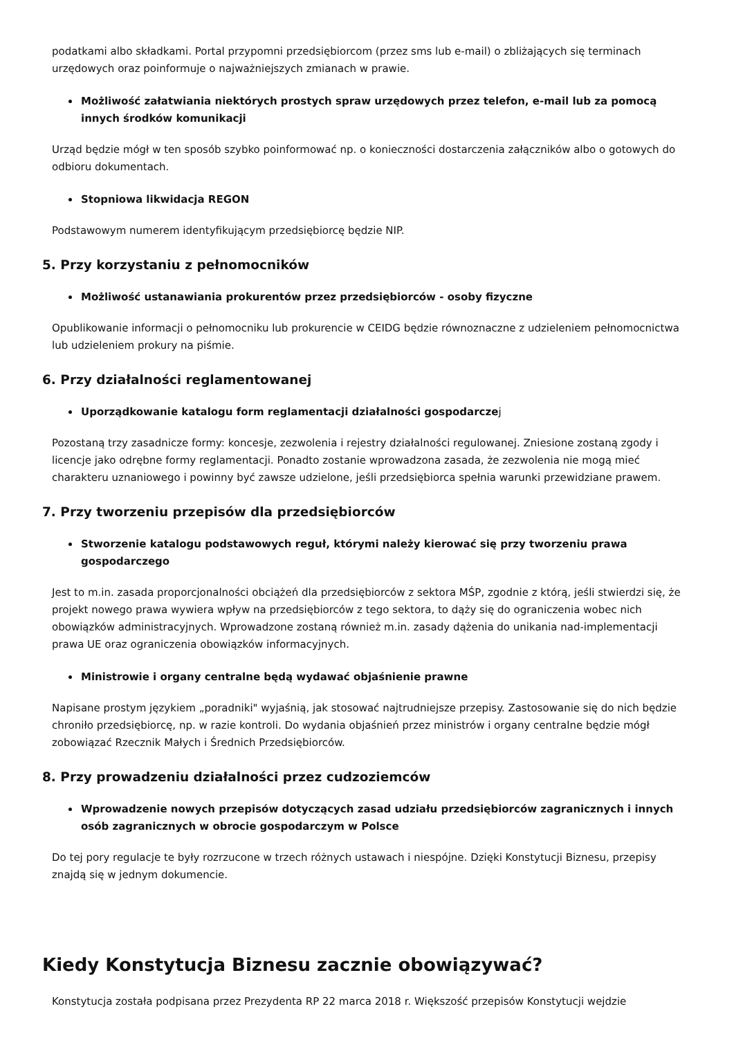podatkami albo składkami. Portal przypomni przedsiębiorcom (przez sms lub e-mail) o zbliżających się terminach urzędowych oraz poinformuje o najważniejszych zmianach w prawie.
Możliwość załatwiania niektórych prostych spraw urzędowych przez telefon, e-mail lub za pomocą innych środków komunikacji
Urząd będzie mógł w ten sposób szybko poinformować np. o konieczności dostarczenia załączników albo o gotowych do odbioru dokumentach.
Stopniowa likwidacja REGON
Podstawowym numerem identyfikującym przedsiębiorcę będzie NIP.
5. Przy korzystaniu z pełnomocników
Możliwość ustanawiania prokurentów przez przedsiębiorców - osoby fizyczne
Opublikowanie informacji o pełnomocniku lub prokurencie w CEIDG będzie równoznaczne z udzieleniem pełnomocnictwa lub udzieleniem prokury na piśmie.
6. Przy działalności reglamentowanej
Uporządkowanie katalogu form reglamentacji działalności gospodarczej
Pozostaną trzy zasadnicze formy: koncesje, zezwolenia i rejestry działalności regulowanej. Zniesione zostaną zgody i licencje jako odrębne formy reglamentacji. Ponadto zostanie wprowadzona zasada, że zezwolenia nie mogą mieć charakteru uznaniowego i powinny być zawsze udzielone, jeśli przedsiębiorca spełnia warunki przewidziane prawem.
7. Przy tworzeniu przepisów dla przedsiębiorców
Stworzenie katalogu podstawowych reguł, którymi należy kierować się przy tworzeniu prawa gospodarczego
Jest to m.in. zasada proporcjonalności obciążeń dla przedsiębiorców z sektora MŚP, zgodnie z którą, jeśli stwierdzi się, że projekt nowego prawa wywiera wpływ na przedsiębiorców z tego sektora, to dąży się do ograniczenia wobec nich obowiązków administracyjnych. Wprowadzone zostaną również m.in. zasady dążenia do unikania nad-implementacji prawa UE oraz ograniczenia obowiązków informacyjnych.
Ministrowie i organy centralne będą wydawać objaśnienie prawne
Napisane prostym językiem „poradniki" wyjaśnią, jak stosować najtrudniejsze przepisy. Zastosowanie się do nich będzie chroniło przedsiębiorcę, np. w razie kontroli. Do wydania objaśnień przez ministrów i organy centralne będzie mógł zobowiązać Rzecznik Małych i Średnich Przedsiębiorców.
8. Przy prowadzeniu działalności przez cudzoziemców
Wprowadzenie nowych przepisów dotyczących zasad udziału przedsiębiorców zagranicznych i innych osób zagranicznych w obrocie gospodarczym w Polsce
Do tej pory regulacje te były rozrzucone w trzech różnych ustawach i niespójne. Dzięki Konstytucji Biznesu, przepisy znajdą się w jednym dokumencie.
Kiedy Konstytucja Biznesu zacznie obowiązywać?
Konstytucja została podpisana przez Prezydenta RP 22 marca 2018 r. Większość przepisów Konstytucji wejdzie